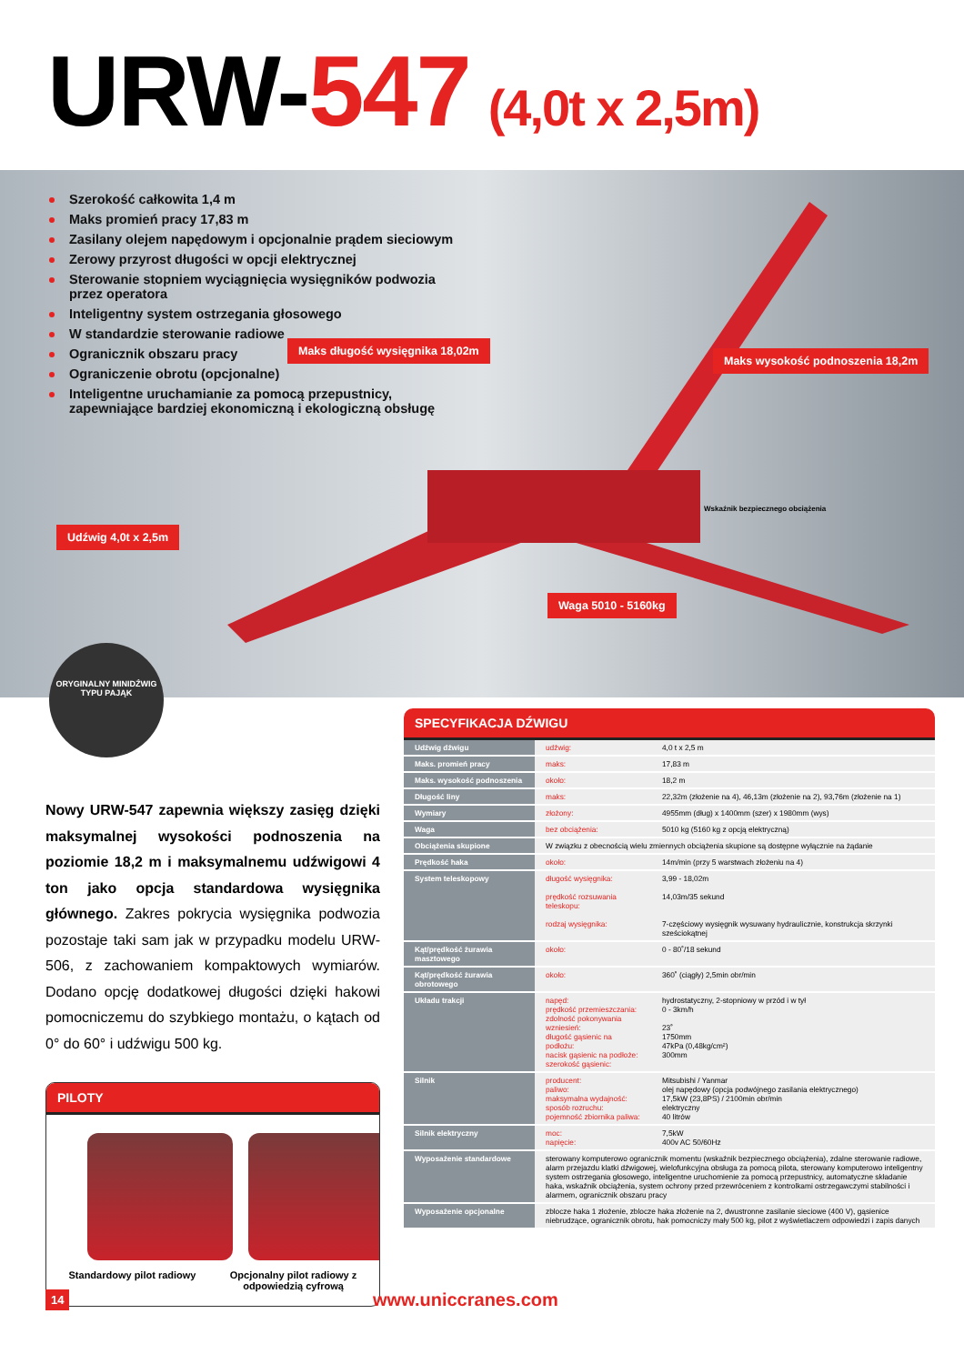URW-547 (4,0t x 2,5m)
Szerokość całkowita 1,4 m
Maks promień pracy 17,83 m
Zasilany olejem napędowym i opcjonalnie prądem sieciowym
Zerowy przyrost długości w opcji elektrycznej
Sterowanie stopniem wyciągnięcia wysięgników podwozia przez operatora
Inteligentny system ostrzegania głosowego
W standardzie sterowanie radiowe
Ogranicznik obszaru pracy
Ograniczenie obrotu (opcjonalne)
Inteligentne uruchamianie za pomocą przepustnicy, zapewniające bardziej ekonomiczną i ekologiczną obsługę
Maks długość wysięgnika 18,02m
Maks wysokość podnoszenia 18,2m
Wskaźnik bezpiecznego obciążenia
Udźwig 4,0t x 2,5m
Waga 5010 - 5160kg
ORYGINALNY MINIDŹWIG TYPU PAJĄK
Nowy URW-547 zapewnia większy zasięg dzięki maksymalnej wysokości podnoszenia na poziomie 18,2 m i maksymalnemu udźwigowi 4 ton jako opcja standardowa wysięgnika głównego. Zakres pokrycia wysięgnika podwozia pozostaje taki sam jak w przypadku modelu URW-506, z zachowaniem kompaktowych wymiarów. Dodano opcję dodatkowej długości dzięki hakowi pomocniczemu do szybkiego montażu, o kątach od 0° do 60° i udźwigu 500 kg.
PILOTY
Standardowy pilot radiowy
Opcjonalny pilot radiowy z odpowiedzią cyfrową
SPECYFIKACJA DŹWIGU
| Udźwig dźwigu | udźwig: | 4,0 t x 2,5 m |
| Maks. promień pracy | maks: | 17,83 m |
| Maks. wysokość podnoszenia | około: | 18,2 m |
| Długość liny | maks: | 22,32m (złożenie na 4), 46,13m (złożenie na 2), 93,76m (złożenie na 1) |
| Wymiary | złożony: | 4955mm (dług) x 1400mm (szer) x 1980mm (wys) |
| Waga | bez obciążenia: | 5010 kg (5160 kg z opcją elektryczną) |
| Obciążenia skupione | W związku z obecnością wielu zmiennych obciążenia skupione są dostępne wyłącznie na żądanie | |
| Prędkość haka | około: | 14m/min (przy 5 warstwach złożeniu na 4) |
| System teleskopowy | długość wysięgnika: prędkość rozsuwania teleskopu: rodzaj wysięgnika: | 3,99 - 18,02m 14,03m/35 sekund 7-częściowy wysięgnik wysuwany hydraulicznie, konstrukcja skrzynki sześciokątnej |
| Kąt/prędkość żurawia masztowego | około: | 0 - 80˚/18 sekund |
| Kąt/prędkość żurawia obrotowego | około: | 360˚ (ciągły) 2,5min obr/min |
| Układu trakcji | napęd: prędkość przemieszczania: zdolność pokonywania wzniesień: długość gąsienic na podłożu: nacisk gąsienic na podłoże: szerokość gąsienic: | hydrostatyczny, 2-stopniowy w przód i w tył 0 - 3km/h 23˚ 1750mm 47kPa (0,48kg/cm²) 300mm |
| Silnik | producent: paliwo: maksymalna wydajność: sposób rozruchu: pojemność zbiornika paliwa: | Mitsubishi / Yanmar olej napędowy (opcja podwójnego zasilania elektrycznego) 17,5kW (23,8PS) / 2100min obr/min elektryczny 40 litrów |
| Silnik elektryczny | moc: napięcie: | 7,5kW 400v AC 50/60Hz |
| Wyposażenie standardowe | sterowany komputerowo ogranicznik momentu (wskaźnik bezpiecznego obciążenia), zdalne sterowanie radiowe, alarm przejazdu klatki dźwigowej, wielofunkcyjna obsługa za pomocą pilota, sterowany komputerowo inteligentny system ostrzegania głosowego, inteligentne uruchomienie za pomocą przepustnicy, automatyczne składanie haka, wskaźnik obciążenia, system ochrony przed przewróceniem z kontrolkami ostrzegawczymi stabilności i alarmem, ogranicznik obszaru pracy | |
| Wyposażenie opcjonalne | zblocze haka 1 złożenie, zblocze haka złożenie na 2, dwustronne zasilanie sieciowe (400 V), gąsienice niebrudzące, ogranicznik obrotu, hak pomocniczy mały 500 kg, pilot z wyświetlaczem odpowiedzi i zapis danych | |
14 www.uniccranes.com